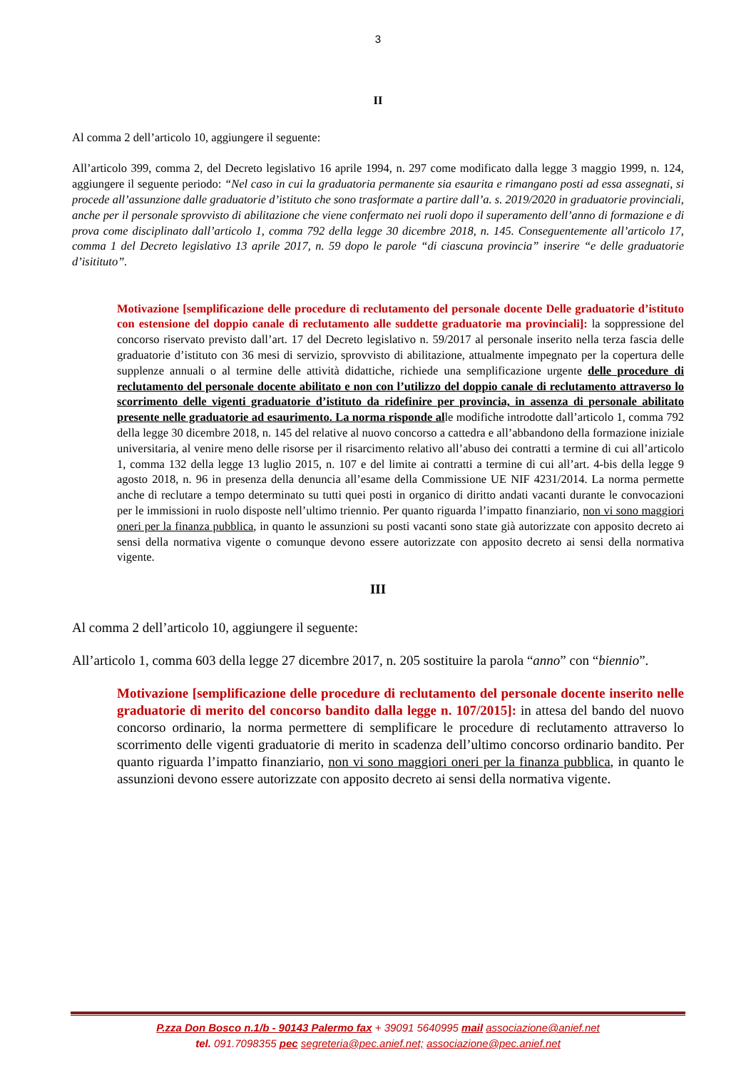3
II
Al comma 2 dell’articolo 10, aggiungere il seguente:
All’articolo 399, comma 2, del Decreto legislativo 16 aprile 1994, n. 297 come modificato dalla legge 3 maggio 1999, n. 124, aggiungere il seguente periodo: “Nel caso in cui la graduatoria permanente sia esaurita e rimangano posti ad essa assegnati, si procede all’assunzione dalle graduatorie d’istituto che sono trasformate a partire dall’a. s. 2019/2020 in graduatorie provinciali, anche per il personale sprovvisto di abilitazione che viene confermato nei ruoli dopo il superamento dell’anno di formazione e di prova come disciplinato dall’articolo 1, comma 792 della legge 30 dicembre 2018, n. 145. Conseguentemente all’articolo 17, comma 1 del Decreto legislativo 13 aprile 2017, n. 59 dopo le parole “di ciascuna provincia” inserire “e delle graduatorie d’isitituto”.
Motivazione [semplificazione delle procedure di reclutamento del personale docente Delle graduatorie d’istituto con estensione del doppio canale di reclutamento alle suddette graduatorie ma provinciali]: la soppressione del concorso riservato previsto dall’art. 17 del Decreto legislativo n. 59/2017 al personale inserito nella terza fascia delle graduatorie d’istituto con 36 mesi di servizio, sprovvisto di abilitazione, attualmente impegnato per la copertura delle supplenze annuali o al termine delle attività didattiche, richiede una semplificazione urgente delle procedure di reclutamento del personale docente abilitato e non con l’utilizzo del doppio canale di reclutamento attraverso lo scorrimento delle vigenti graduatorie d’istituto da ridefinire per provincia, in assenza di personale abilitato presente nelle graduatorie ad esaurimento. La norma risponde alle modifiche introdotte dall’articolo 1, comma 792 della legge 30 dicembre 2018, n. 145 del relative al nuovo concorso a cattedra e all’abbandono della formazione iniziale universitaria, al venire meno delle risorse per il risarcimento relativo all’abuso dei contratti a termine di cui all’articolo 1, comma 132 della legge 13 luglio 2015, n. 107 e del limite ai contratti a termine di cui all’art. 4-bis della legge 9 agosto 2018, n. 96 in presenza della denuncia all’esame della Commissione UE NIF 4231/2014. La norma permette anche di reclutare a tempo determinato su tutti quei posti in organico di diritto andati vacanti durante le convocazioni per le immissioni in ruolo disposte nell’ultimo triennio. Per quanto riguarda l’impatto finanziario, non vi sono maggiori oneri per la finanza pubblica, in quanto le assunzioni su posti vacanti sono state già autorizzate con apposito decreto ai sensi della normativa vigente o comunque devono essere autorizzate con apposito decreto ai sensi della normativa vigente.
III
Al comma 2 dell’articolo 10, aggiungere il seguente:
All’articolo 1, comma 603 della legge 27 dicembre 2017, n. 205 sostituire la parola “anno” con “biennio”.
Motivazione [semplificazione delle procedure di reclutamento del personale docente inserito nelle graduatorie di merito del concorso bandito dalla legge n. 107/2015]: in attesa del bando del nuovo concorso ordinario, la norma permettere di semplificare le procedure di reclutamento attraverso lo scorrimento delle vigenti graduatorie di merito in scadenza dell’ultimo concorso ordinario bandito. Per quanto riguarda l’impatto finanziario, non vi sono maggiori oneri per la finanza pubblica, in quanto le assunzioni devono essere autorizzate con apposito decreto ai sensi della normativa vigente.
P.zza Don Bosco n.1/b - 90143 Palermo fax + 39091 5640995 mail associazione@anief.net
tel. 091.7098355 pec segreteria@pec.anief.net; associazione@pec.anief.net